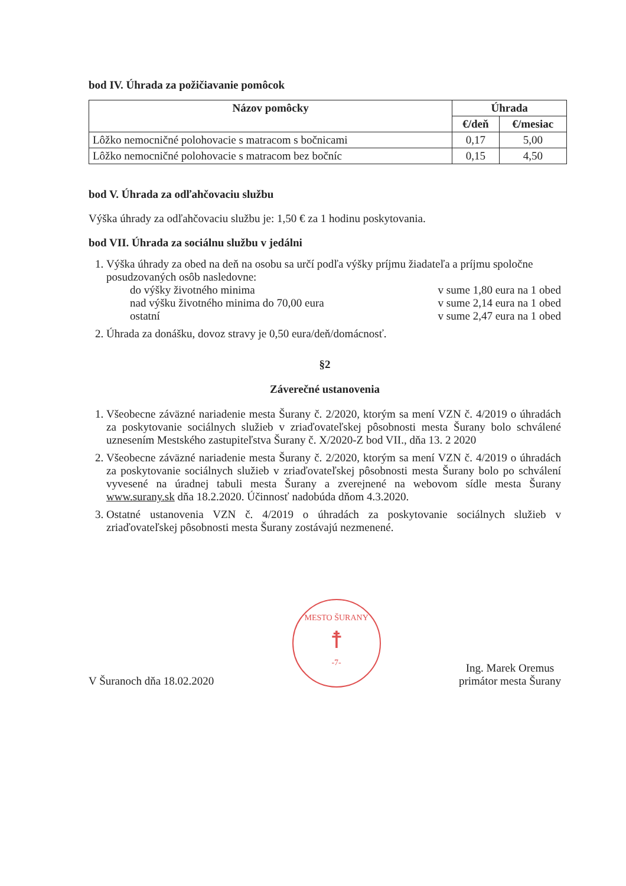bod IV. Úhrada za požičiavanie pomôcok
| Názov pomôcky | Úhrada | |
| --- | --- | --- |
| | €/deň | €/mesiac |
| Lôžko nemocničné polohovacie s matracom s bočnicami | 0,17 | 5,00 |
| Lôžko nemocničné polohovacie s matracom bez bočníc | 0,15 | 4,50 |
bod V. Úhrada za odľahčovaciu službu
Výška úhrady za odľahčovaciu službu je: 1,50 € za 1 hodinu poskytovania.
bod VII. Úhrada za sociálnu službu v jedálni
1. Výška úhrady za obed na deň na osobu sa určí podľa výšky príjmu žiadateľa a príjmu spoločne posudzovaných osôb nasledovne:
do výšky životného minima v sume 1,80 eura na 1 obed
nad výšku životného minima do 70,00 eura v sume 2,14 eura na 1 obed
ostatní v sume 2,47 eura na 1 obed
2. Úhrada za donášku, dovoz stravy je 0,50 eura/deň/domácnosť.
§2
Záverečné ustanovenia
1. Všeobecne záväzné nariadenie mesta Šurany č. 2/2020, ktorým sa mení VZN č. 4/2019 o úhradách za poskytovanie sociálnych služieb v zriaďovateľskej pôsobnosti mesta Šurany bolo schválené uznesením Mestského zastupiteľstva Šurany č. X/2020-Z bod VII., dňa 13. 2 2020
2. Všeobecne záväzné nariadenie mesta Šurany č. 2/2020, ktorým sa mení VZN č. 4/2019 o úhradách za poskytovanie sociálnych služieb v zriaďovateľskej pôsobnosti mesta Šurany bolo po schválení vyvesené na úradnej tabuli mesta Šurany a zverejnené na webovom sídle mesta Šurany www.surany.sk dňa 18.2.2020. Účinnosť nadobúda dňom 4.3.2020.
3. Ostatné ustanovenia VZN č. 4/2019 o úhradách za poskytovanie sociálnych služieb v zriaďovateľskej pôsobnosti mesta Šurany zostávajú nezmenené.
V Šuranoch dňa 18.02.2020
MESTO ŠURANY
☨
-7-
Ing. Marek Oremus
primátor mesta Šurany